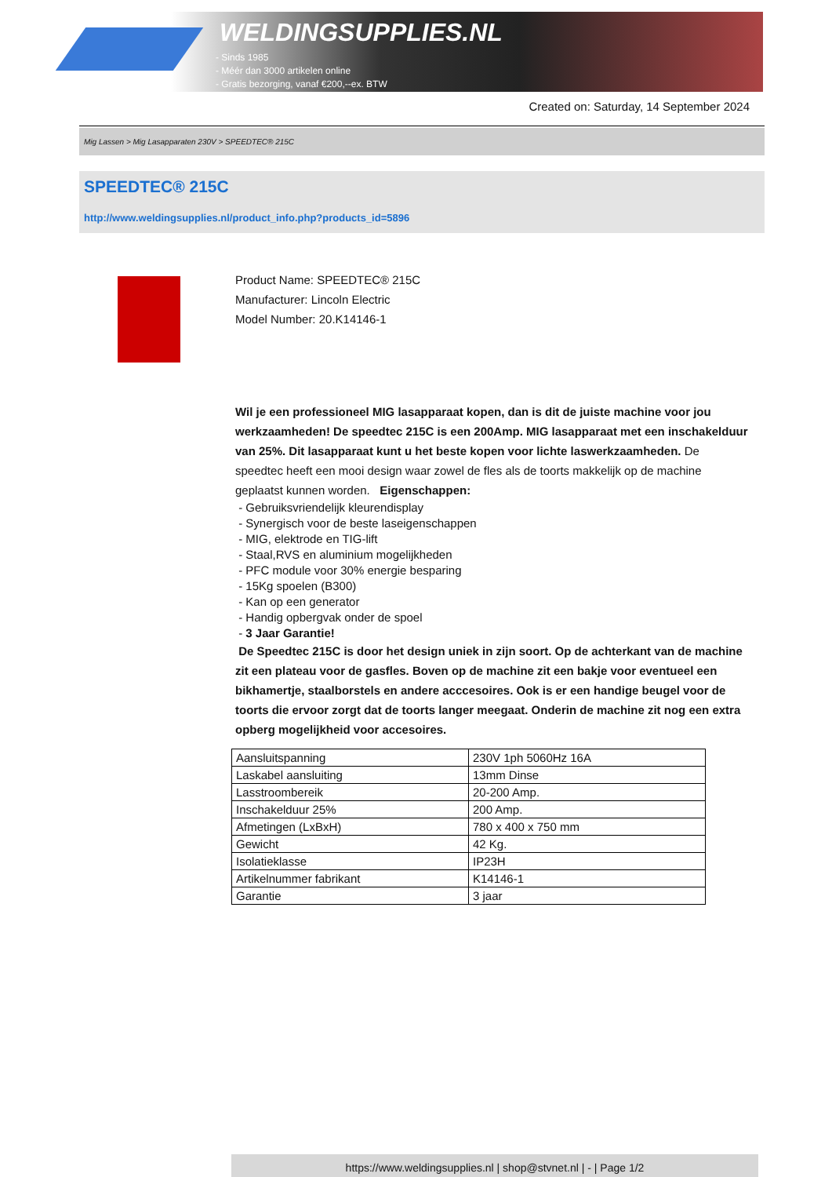WELDINGSUPPLIES.NL
- Sinds 1985
- Méér dan 3000 artikelen online
- Gratis bezorging, vanaf €200,--ex. BTW
Created on: Saturday, 14 September 2024
Mig Lassen > Mig Lasapparaten 230V > SPEEDTEC® 215C
SPEEDTEC® 215C
http://www.weldingsupplies.nl/product_info.php?products_id=5896
Product Name: SPEEDTEC® 215C
Manufacturer: Lincoln Electric
Model Number: 20.K14146-1
Wil je een professioneel MIG lasapparaat kopen, dan is dit de juiste machine voor jou werkzaamheden! De speedtec 215C is een 200Amp. MIG lasapparaat met een inschakelduur van 25%. Dit lasapparaat kunt u het beste kopen voor lichte laswerkzaamheden. De speedtec heeft een mooi design waar zowel de fles als de toorts makkelijk op de machine geplaatst kunnen worden. Eigenschappen:
- Gebruiksvriendelijk kleurendisplay
- Synergisch voor de beste laseigenschappen
- MIG, elektrode en TIG-lift
- Staal,RVS en aluminium mogelijkheden
- PFC module voor 30% energie besparing
- 15Kg spoelen (B300)
- Kan op een generator
- Handig opbergvak onder de spoel
- 3 Jaar Garantie!
De Speedtec 215C is door het design uniek in zijn soort. Op de achterkant van de machine zit een plateau voor de gasfles. Boven op de machine zit een bakje voor eventueel een bikhamertje, staalborstels en andere acccesoires. Ook is er een handige beugel voor de toorts die ervoor zorgt dat de toorts langer meegaat. Onderin de machine zit nog een extra opberg mogelijkheid voor accesoires.
| Aansluitspanning | 230V 1ph 5060Hz 16A |
| Laskabel aansluiting | 13mm Dinse |
| Lasstroombereik | 20-200 Amp. |
| Inschakelduur 25% | 200 Amp. |
| Afmetingen (LxBxH) | 780 x 400 x 750 mm |
| Gewicht | 42 Kg. |
| Isolatieklasse | IP23H |
| Artikelnummer fabrikant | K14146-1 |
| Garantie | 3 jaar |
https://www.weldingsupplies.nl | shop@stvnet.nl | - | Page 1/2